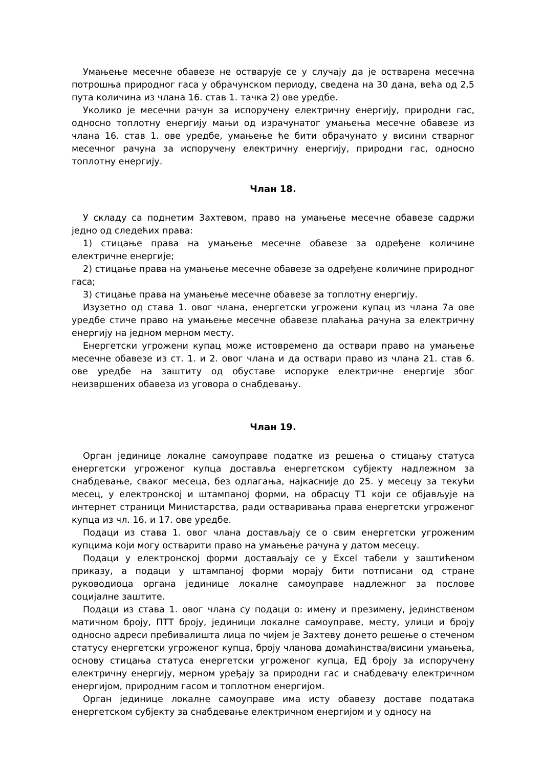Умањење месечне обавезе не остварује се у случају да је остварена месечна потрошња природног гаса у обрачунском периоду, сведена на 30 дана, већа од 2,5 пута количина из члана 16. став 1. тачка 2) ове уредбе.
Уколико је месечни рачун за испоручену електричну енергију, природни гас, односно топлотну енергију мањи од израчунатог умањења месечне обавезе из члана 16. став 1. ове уредбе, умањење ће бити обрачунато у висини стварног месечног рачуна за испоручену електричну енергију, природни гас, односно топлотну енергију.
Члан 18.
У складу са поднетим Захтевом, право на умањење месечне обавезе садржи једно од следећих права:
1) стицање права на умањење месечне обавезе за одређене количине електричне енергије;
2) стицање права на умањење месечне обавезе за одређене количине природног гаса;
3) стицање права на умањење месечне обавезе за топлотну енергију.
Изузетно од става 1. овог члана, енергетски угрожени купац из члана 7а ове уредбе стиче право на умањење месечне обавезе плаћања рачуна за електричну енергију на једном мерном месту.
Енергетски угрожени купац може истовремено да оствари право на умањење месечне обавезе из ст. 1. и 2. овог члана и да оствари право из члана 21. став 6. ове уредбе на заштиту од обуставе испоруке електричне енергије због неизвршених обавеза из уговора о снабдевању.
Члан 19.
Орган јединице локалне самоуправе податке из решења о стицању статуса енергетски угроженог купца доставља енергетском субјекту надлежном за снабдевање, сваког месеца, без одлагања, најкасније до 25. у месецу за текући месец, у електронској и штампаној форми, на обрасцу Т1 који се објављује на интернет страници Министарства, ради остваривања права енергетски угроженог купца из чл. 16. и 17. ове уредбе.
Подаци из става 1. овог члана достављају се о свим енергетски угроженим купцима који могу остварити право на умањење рачуна у датом месецу.
Подаци у електронској форми достављају се у Excel табели у заштићеном приказу, а подаци у штампаној форми морају бити потписани од стране руководиоца органа јединице локалне самоуправе надлежног за послове социјалне заштите.
Подаци из става 1. овог члана су подаци о: имену и презимену, јединственом матичном броју, ПТТ броју, јединици локалне самоуправе, месту, улици и броју односно адреси пребивалишта лица по чијем је Захтеву донето решење о стеченом статусу енергетски угроженог купца, броју чланова домаћинства/висини умањења, основу стицања статуса енергетски угроженог купца, ЕД броју за испоручену електричну енергију, мерном уређају за природни гас и снабдевачу електричном енергијом, природним гасом и топлотном енергијом.
Орган јединице локалне самоуправе има исту обавезу доставе података енергетском субјекту за снабдевање електричном енергијом и у односу на